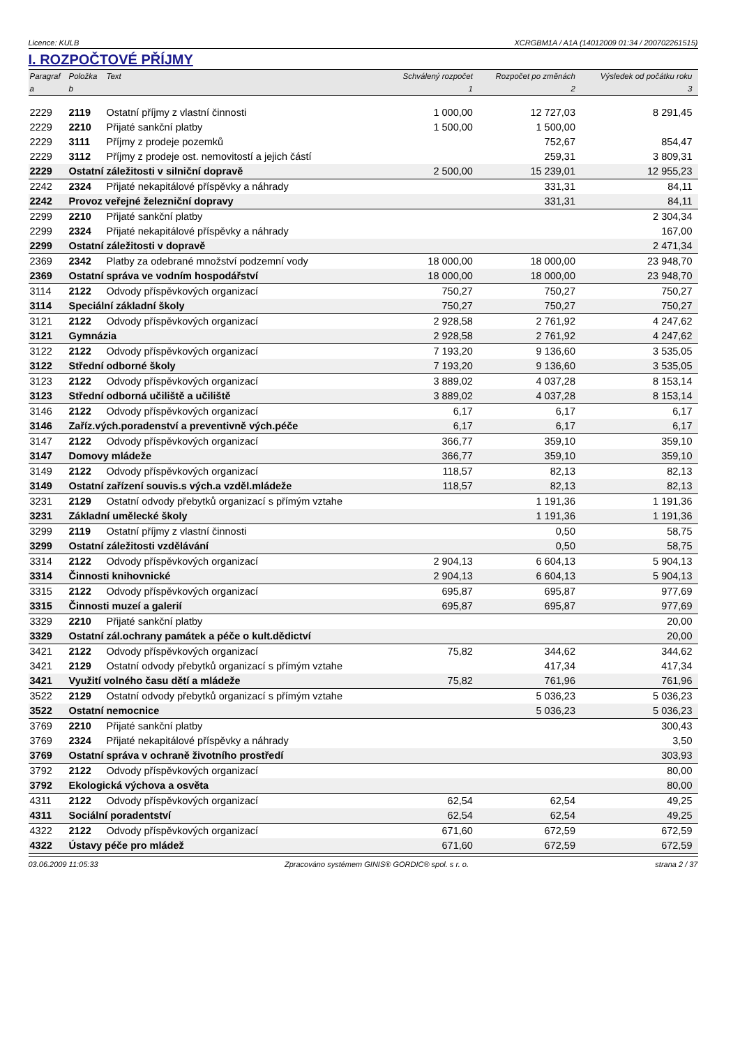Licence: KULB XCRGBM1A / A1A (14012009 01:34 / 200702261515)
I. ROZPOČTOVÉ PŘÍJMY
| Paragraf | Položka | Text | Schválený rozpočet | Rozpočet po změnách | Výsledek od počátku roku |
| --- | --- | --- | --- | --- | --- |
| a | b | | 1 | 2 | 3 |
| 2229 | 2119 | Ostatní příjmy z vlastní činnosti | 1 000,00 | 12 727,03 | 8 291,45 |
| 2229 | 2210 | Přijaté sankční platby | 1 500,00 | 1 500,00 | |
| 2229 | 3111 | Příjmy z prodeje pozemků | | 752,67 | 854,47 |
| 2229 | 3112 | Příjmy z prodeje ost. nemovitostí a jejich částí | | 259,31 | 3 809,31 |
| 2229 | Ostatní záležitosti v silniční dopravě | | 2 500,00 | 15 239,01 | 12 955,23 |
| 2242 | 2324 | Přijaté nekapitálové příspěvky a náhrady | | 331,31 | 84,11 |
| 2242 | Provoz veřejné železniční dopravy | | | 331,31 | 84,11 |
| 2299 | 2210 | Přijaté sankční platby | | | 2 304,34 |
| 2299 | 2324 | Přijaté nekapitálové příspěvky a náhrady | | | 167,00 |
| 2299 | Ostatní záležitosti v dopravě | | | | 2 471,34 |
| 2369 | 2342 | Platby za odebrané množství podzemní vody | 18 000,00 | 18 000,00 | 23 948,70 |
| 2369 | Ostatní správa ve vodním hospodářství | | 18 000,00 | 18 000,00 | 23 948,70 |
| 3114 | 2122 | Odvody příspěvkových organizací | 750,27 | 750,27 | 750,27 |
| 3114 | Speciální základní školy | | 750,27 | 750,27 | 750,27 |
| 3121 | 2122 | Odvody příspěvkových organizací | 2 928,58 | 2 761,92 | 4 247,62 |
| 3121 | Gymnázia | | 2 928,58 | 2 761,92 | 4 247,62 |
| 3122 | 2122 | Odvody příspěvkových organizací | 7 193,20 | 9 136,60 | 3 535,05 |
| 3122 | Střední odborné školy | | 7 193,20 | 9 136,60 | 3 535,05 |
| 3123 | 2122 | Odvody příspěvkových organizací | 3 889,02 | 4 037,28 | 8 153,14 |
| 3123 | Střední odborná učiliště a učiliště | | 3 889,02 | 4 037,28 | 8 153,14 |
| 3146 | 2122 | Odvody příspěvkových organizací | 6,17 | 6,17 | 6,17 |
| 3146 | Zaříz.vých.poradenství a preventivně vých.péče | | 6,17 | 6,17 | 6,17 |
| 3147 | 2122 | Odvody příspěvkových organizací | 366,77 | 359,10 | 359,10 |
| 3147 | Domovy mládeže | | 366,77 | 359,10 | 359,10 |
| 3149 | 2122 | Odvody příspěvkových organizací | 118,57 | 82,13 | 82,13 |
| 3149 | Ostatní zařízení souvis.s vých.a vzděl.mládeže | | 118,57 | 82,13 | 82,13 |
| 3231 | 2129 | Ostatní odvody přebytků organizací s přímým vztahe | | 1 191,36 | 1 191,36 |
| 3231 | Základní umělecké školy | | | 1 191,36 | 1 191,36 |
| 3299 | 2119 | Ostatní příjmy z vlastní činnosti | | 0,50 | 58,75 |
| 3299 | Ostatní záležitosti vzdělávání | | | 0,50 | 58,75 |
| 3314 | 2122 | Odvody příspěvkových organizací | 2 904,13 | 6 604,13 | 5 904,13 |
| 3314 | Činnosti knihovnické | | 2 904,13 | 6 604,13 | 5 904,13 |
| 3315 | 2122 | Odvody příspěvkových organizací | 695,87 | 695,87 | 977,69 |
| 3315 | Činnosti muzeí a galerií | | 695,87 | 695,87 | 977,69 |
| 3329 | 2210 | Přijaté sankční platby | | | 20,00 |
| 3329 | Ostatní zál.ochrany památek a péče o kult.dědictví | | | | 20,00 |
| 3421 | 2122 | Odvody příspěvkových organizací | 75,82 | 344,62 | 344,62 |
| 3421 | 2129 | Ostatní odvody přebytků organizací s přímým vztahe | | 417,34 | 417,34 |
| 3421 | Využití volného času dětí a mládeže | | 75,82 | 761,96 | 761,96 |
| 3522 | 2129 | Ostatní odvody přebytků organizací s přímým vztahe | | 5 036,23 | 5 036,23 |
| 3522 | Ostatní nemocnice | | | 5 036,23 | 5 036,23 |
| 3769 | 2210 | Přijaté sankční platby | | | 300,43 |
| 3769 | 2324 | Přijaté nekapitálové příspěvky a náhrady | | | 3,50 |
| 3769 | Ostatní správa v ochraně životního prostředí | | | | 303,93 |
| 3792 | 2122 | Odvody příspěvkových organizací | | | 80,00 |
| 3792 | Ekologická výchova a osvěta | | | | 80,00 |
| 4311 | 2122 | Odvody příspěvkových organizací | 62,54 | 62,54 | 49,25 |
| 4311 | Sociální poradentství | | 62,54 | 62,54 | 49,25 |
| 4322 | 2122 | Odvody příspěvkových organizací | 671,60 | 672,59 | 672,59 |
| 4322 | Ústavy péče pro mládež | | 671,60 | 672,59 | 672,59 |
03.06.2009 11:05:33 Zpracováno systémem GINIS® GORDIC® spol. s r. o. strana 2 / 37